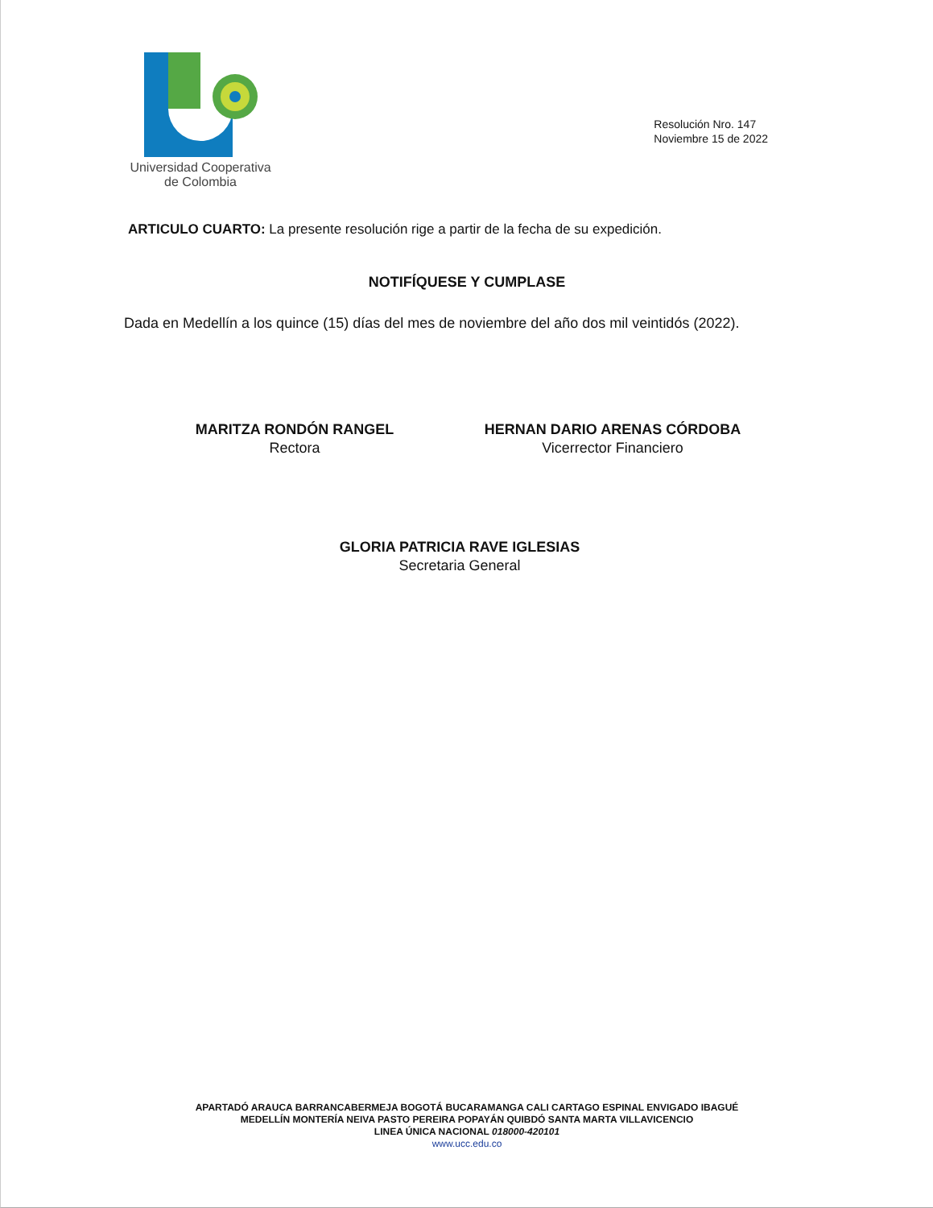Universidad Cooperativa
de Colombia
Resolución Nro. 147
Noviembre 15 de 2022
ARTICULO CUARTO: La presente resolución rige a partir de la fecha de su expedición.
NOTIFÍQUESE Y CUMPLASE
Dada en Medellín a los quince (15) días del mes de noviembre del año dos mil veintidós (2022).
MARITZA RONDÓN RANGEL
Rectora
HERNAN DARIO ARENAS CÓRDOBA
Vicerrector Financiero
GLORIA PATRICIA RAVE IGLESIAS
Secretaria General
APARTADÓ ARAUCA BARRANCABERMEJA BOGOTÁ BUCARAMANGA CALI CARTAGO ESPINAL ENVIGADO IBAGUÉ
MEDELLÍN MONTERÍA NEIVA PASTO PEREIRA POPAYÁN QUIBDÓ SANTA MARTA VILLAVICENCIO
LINEA ÚNICA NACIONAL 018000-420101
www.ucc.edu.co